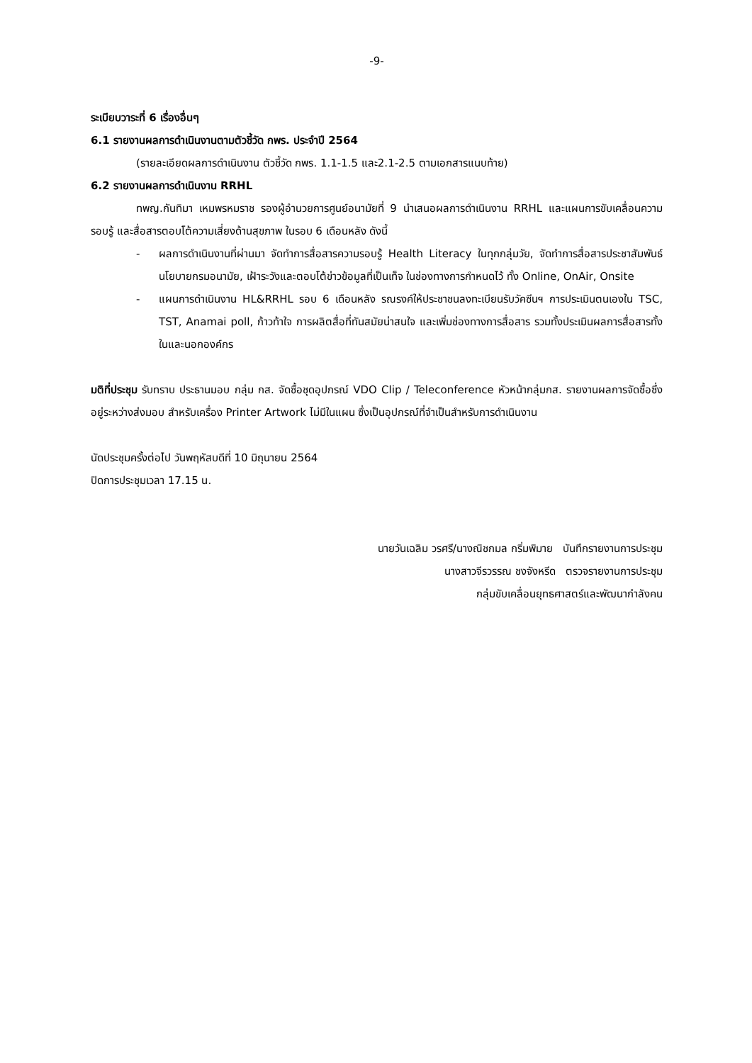-9-
ระเบียบวาระที่ 6 เรื่องอื่นๆ
6.1 รายงานผลการดำเนินงานตามตัวชี้วัด กพร. ประจำปี 2564
(รายละเอียดผลการดำเนินงาน ตัวชี้วัด กพร. 1.1-1.5 และ2.1-2.5 ตามเอกสารแนบท้าย)
6.2 รายงานผลการดำเนินงาน RRHL
ทพญ.กันทิมา เหมพรหมราช รองผู้อำนวยการศูนย์อนามัยที่ 9 นำเสนอผลการดำเนินงาน RRHL และแผนการขับเคลื่อนความรอบรู้ และสื่อสารตอบโต้ความเสี่ยงด้านสุขภาพ ในรอบ 6 เดือนหลัง ดังนี้
- ผลการดำเนินงานที่ผ่านมา จัดทำการสื่อสารความรอบรู้ Health Literacy ในทุกกลุ่มวัย, จัดทำการสื่อสารประชาสัมพันธ์ นโยบายกรมอนามัย, เฝ้าระวังและตอบโต้ข่าวข้อมูลที่เป็นเท็จ ในช่องทางการกำหนดไว้ ทั้ง Online, OnAir, Onsite
- แผนการดำเนินงาน HL&RRHL รอบ 6 เดือนหลัง รณรงค์ให้ประชาชนลงทะเบียนรับวัคซีนฯ การประเมินตนเองใน TSC, TST, Anamai poll, ก้าวท้าใจ การผลิตสื่อที่ทันสมัยน่าสนใจ และเพิ่มช่องทางการสื่อสาร รวมทั้งประเมินผลการสื่อสารทั้งในและนอกองค์กร
มติที่ประชุม รับทราบ ประธานมอบ กลุ่ม กส. จัดซื้อชุดอุปกรณ์ VDO Clip / Teleconference หัวหน้ากลุ่มกส. รายงานผลการจัดซื้อซึ่งอยู่ระหว่างส่งมอบ สำหรับเครื่อง Printer Artwork ไม่มีในแผน ซึ่งเป็นอุปกรณ์ที่จำเป็นสำหรับการดำเนินงาน
นัดประชุมครั้งต่อไป วันพฤหัสบดีที่ 10 มิถุนายน 2564
ปิดการประชุมเวลา 17.15 น.
นายวันเฉลิม วรศรี/นางณิชกมล กริ่มพิมาย บันทึกรายงานการประชุม
นางสาวจีรวรรณ ชงจังหรีด ตรวจรายงานการประชุม
กลุ่มขับเคลื่อนยุทธศาสตร์และพัฒนากำลังคน